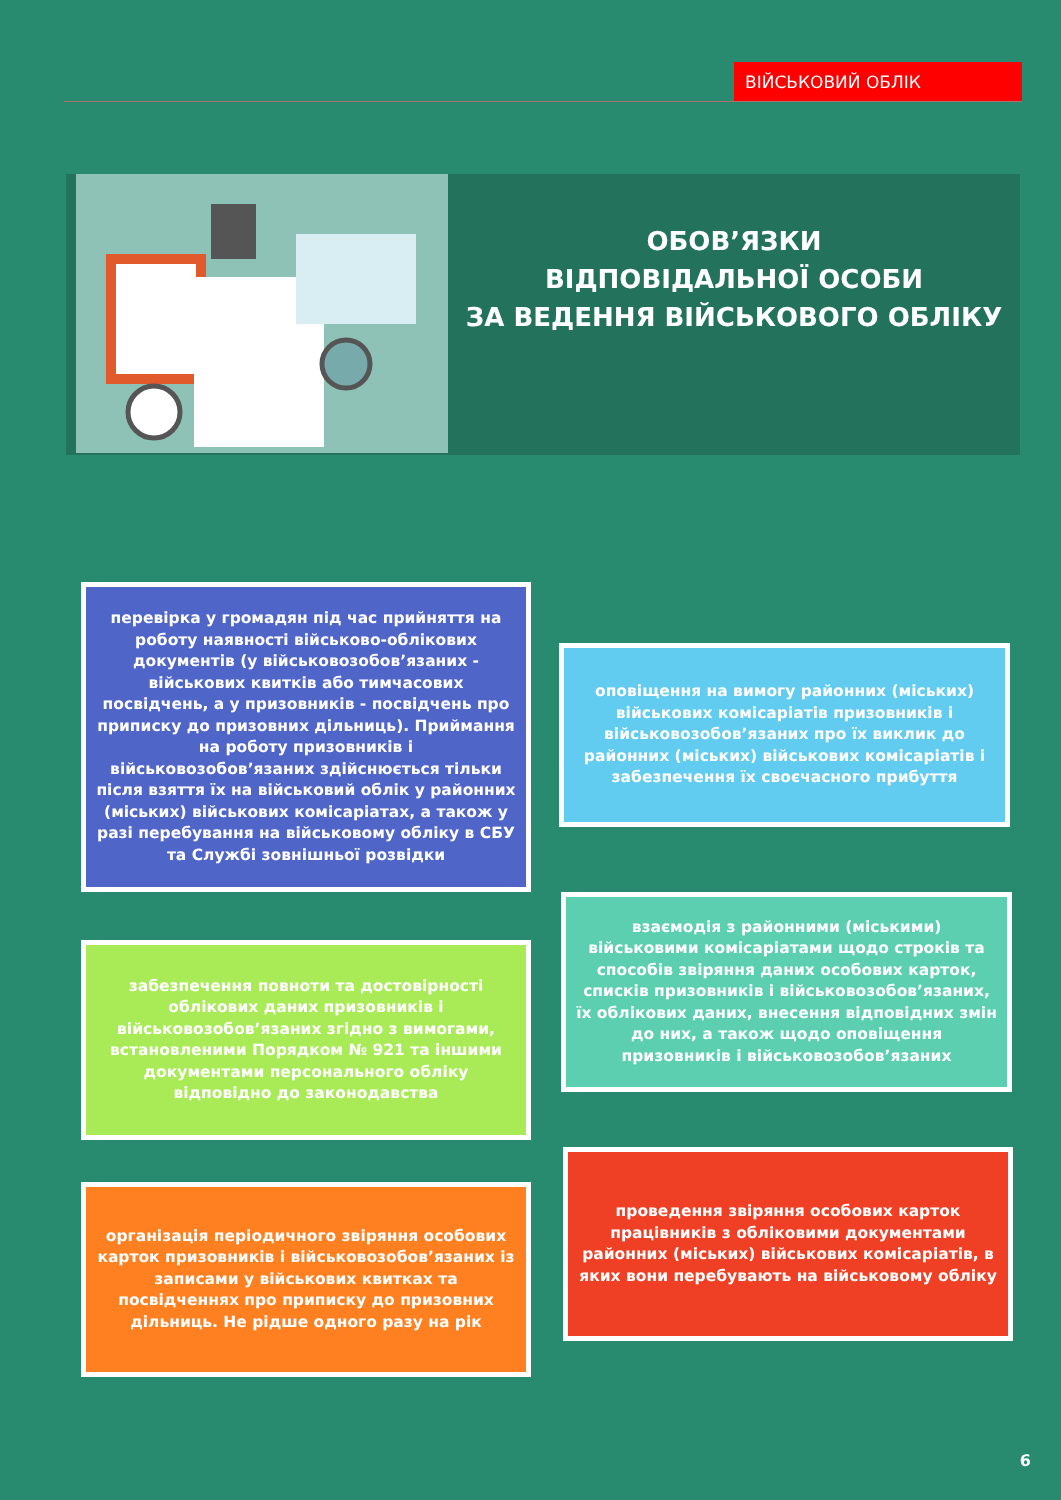ВІЙСЬКОВИЙ ОБЛІК
ОБОВ’ЯЗКИ
ВІДПОВІДАЛЬНОЇ ОСОБИ
ЗА ВЕДЕННЯ ВІЙСЬКОВОГО ОБЛІКУ
перевірка у громадян під час прийняття на роботу наявності військово-облікових документів (у військовозобов’язаних - військових квитків або тимчасових посвідчень, а у призовників - посвідчень про приписку до призовних дільниць). Приймання на роботу призовників і військовозобов’язаних здійснюється тільки після взяття їх на військовий облік у районних (міських) військових комісаріатах, а також у разі перебування на військовому обліку в СБУ та Службі зовнішньої розвідки
оповіщення на вимогу районних (міських) військових комісаріатів призовників і військовозобов’язаних про їх виклик до районних (міських) військових комісаріатів і забезпечення їх своєчасного прибуття
взаємодія з районними (міськими) військовими комісаріатами щодо строків та способів звіряння даних особових карток, списків призовників і військовозобов’язаних, їх облікових даних, внесення відповідних змін до них, а також щодо оповіщення призовників і військовозобов’язаних
забезпечення повноти та достовірності облікових даних призовників і військовозобов’язаних згідно з вимогами, встановленими Порядком № 921 та іншими документами персонального обліку відповідно до законодавства
проведення звіряння особових карток працівників з обліковими документами районних (міських) військових комісаріатів, в яких вони перебувають на військовому обліку
організація періодичного звіряння особових карток призовників і військовозобов’язаних із записами у військових квитках та посвідченнях про приписку до призовних дільниць. Не рідше одного разу на рік
6